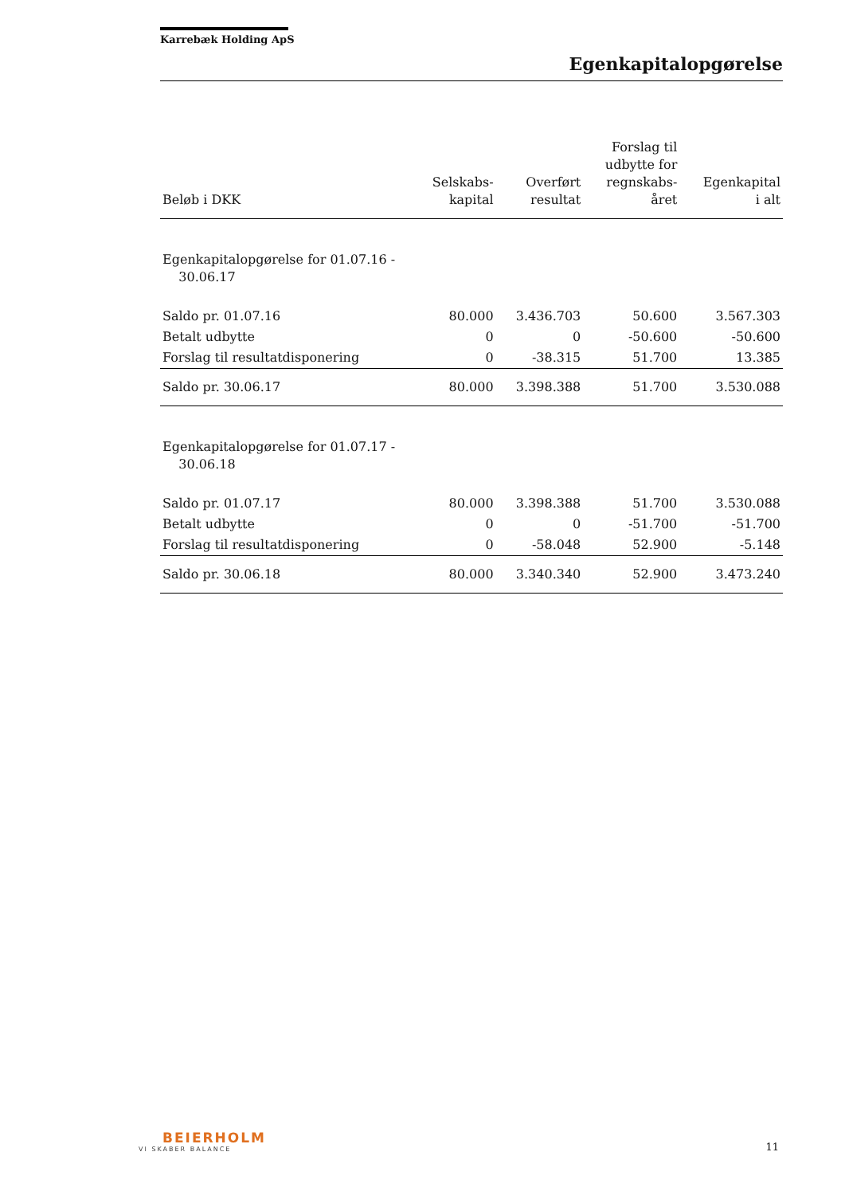Karrebæk Holding ApS
Egenkapitalopgørelse
| Beløb i DKK | Selskabs- kapital | Overført resultat | Forslag til udbytte for regnskabs- året | Egenkapital i alt |
| --- | --- | --- | --- | --- |
| Egenkapitalopgørelse for 01.07.16 - 30.06.17 | | | | |
| Saldo pr. 01.07.16 | 80.000 | 3.436.703 | 50.600 | 3.567.303 |
| Betalt udbytte | 0 | 0 | -50.600 | -50.600 |
| Forslag til resultatdisponering | 0 | -38.315 | 51.700 | 13.385 |
| Saldo pr. 30.06.17 | 80.000 | 3.398.388 | 51.700 | 3.530.088 |
| Egenkapitalopgørelse for 01.07.17 - 30.06.18 | | | | |
| Saldo pr. 01.07.17 | 80.000 | 3.398.388 | 51.700 | 3.530.088 |
| Betalt udbytte | 0 | 0 | -51.700 | -51.700 |
| Forslag til resultatdisponering | 0 | -58.048 | 52.900 | -5.148 |
| Saldo pr. 30.06.18 | 80.000 | 3.340.340 | 52.900 | 3.473.240 |
BEIERHOLM
VI SKABER BALANCE
11